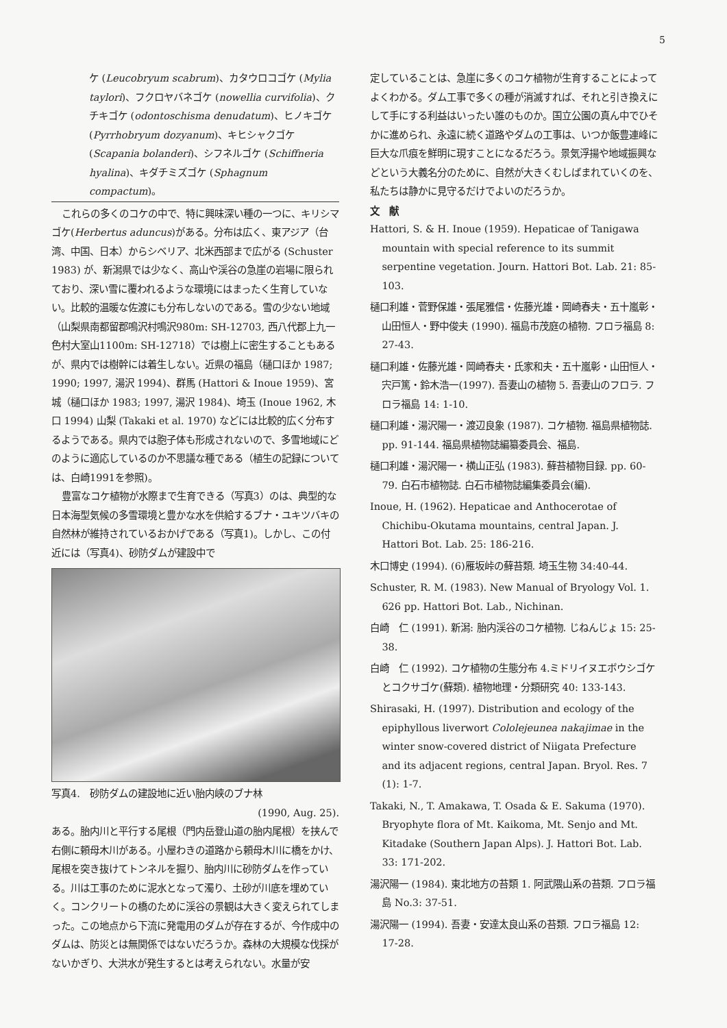5
ケ (Leucobryum scabrum)、カタウロコゴケ (Mylia taylori)、フクロヤバネゴケ (nowellia curvifolia)、クチキゴケ (odontoschisma denudatum)、ヒノキゴケ (Pyrrhobryum dozyanum)、キヒシャクゴケ (Scapania bolanderi)、シフネルゴケ (Schiffneria hyalina)、キダチミズゴケ (Sphagnum compactum)。
これらの多くのコケの中で、特に興味深い種の一つに、キリシマゴケ(Herbertus aduncus)がある。分布は広く、東アジア（台湾、中国、日本）からシベリア、北米西部まで広がる (Schuster 1983) が、新潟県では少なく、高山や渓谷の急崖の岩場に限られており、深い雪に覆われるような環境にはまったく生育していない。比較的温暖な佐渡にも分布しないのである。雪の少ない地域（山梨県南都留郡鳴沢村鳴沢980m: SH-12703, 西八代郡上九一色村大室山1100m: SH-12718）では樹上に密生することもあるが、県内では樹幹には着生しない。近県の福島（樋口ほか 1987; 1990; 1997, 湯沢 1994)、群馬 (Hattori & Inoue 1959)、宮城（樋口ほか 1983; 1997, 湯沢 1984)、埼玉 (Inoue 1962, 木口 1994) 山梨 (Takaki et al. 1970) などには比較的広く分布するようである。県内では胞子体も形成されないので、多雪地域にどのように適応しているのか不思議な種である（植生の記録については、白崎1991を参照)。
豊富なコケ植物が水際まで生育できる（写真3）のは、典型的な日本海型気候の多雪環境と豊かな水を供給するブナ・ユキツバキの自然林が維持されているおかげである（写真1)。しかし、この付近には（写真4)、砂防ダムが建設中で
写真4.　砂防ダムの建設地に近い胎内峡のブナ林
(1990, Aug. 25).
ある。胎内川と平行する尾根（門内岳登山道の胎内尾根）を挟んで右側に頼母木川がある。小屋わきの道路から頼母木川に橋をかけ、尾根を突き抜けてトンネルを掘り、胎内川に砂防ダムを作っている。川は工事のために泥水となって濁り、土砂が川底を埋めていく。コンクリートの橋のために渓谷の景観は大きく変えられてしまった。この地点から下流に発電用のダムが存在するが、今作成中のダムは、防災とは無関係ではないだろうか。森林の大規模な伐採がないかぎり、大洪水が発生するとは考えられない。水量が安
定していることは、急崖に多くのコケ植物が生育することによってよくわかる。ダム工事で多くの種が消滅すれば、それと引き換えにして手にする利益はいったい誰のものか。国立公園の真ん中でひそかに進められ、永遠に続く道路やダムの工事は、いつか飯豊連峰に巨大な爪痕を鮮明に現すことになるだろう。景気浮揚や地域振興などという大義名分のために、自然が大きくむしばまれていくのを、私たちは静かに見守るだけでよいのだろうか。
文　献
Hattori, S. & H. Inoue (1959). Hepaticae of Tanigawa mountain with special reference to its summit serpentine vegetation. Journ. Hattori Bot. Lab. 21: 85-103.
樋口利雄・菅野保雄・張尾雅信・佐藤光雄・岡崎春夫・五十嵐彰・山田恒人・野中俊夫 (1990). 福島市茂庭の植物. フロラ福島 8: 27-43.
樋口利雄・佐藤光雄・岡崎春夫・氏家和夫・五十嵐彰・山田恒人・宍戸篤・鈴木浩一(1997). 吾妻山の植物 5. 吾妻山のフロラ. フロラ福島 14: 1-10.
樋口利雄・湯沢陽一・渡辺良象 (1987). コケ植物. 福島県植物誌. pp. 91-144. 福島県植物誌編纂委員会、福島.
樋口利雄・湯沢陽一・横山正弘 (1983). 蘚苔植物目録. pp. 60-79. 白石市植物誌. 白石市植物誌編集委員会(編).
Inoue, H. (1962). Hepaticae and Anthocerotae of Chichibu-Okutama mountains, central Japan. J. Hattori Bot. Lab. 25: 186-216.
木口博史 (1994). (6)雁坂峠の蘚苔類. 埼玉生物 34:40-44.
Schuster, R. M. (1983). New Manual of Bryology Vol. 1. 626 pp. Hattori Bot. Lab., Nichinan.
白崎　仁 (1991). 新潟: 胎内渓谷のコケ植物. じねんじょ 15: 25-38.
白崎　仁 (1992). コケ植物の生態分布 4.ミドリイヌエボウシゴケとコクサゴケ(蘚類). 植物地理・分類研究 40: 133-143.
Shirasaki, H. (1997). Distribution and ecology of the epiphyllous liverwort Cololejeunea nakajimae in the winter snow-covered district of Niigata Prefecture and its adjacent regions, central Japan. Bryol. Res. 7 (1): 1-7.
Takaki, N., T. Amakawa, T. Osada & E. Sakuma (1970). Bryophyte flora of Mt. Kaikoma, Mt. Senjo and Mt. Kitadake (Southern Japan Alps). J. Hattori Bot. Lab. 33: 171-202.
湯沢陽一 (1984). 東北地方の苔類 1. 阿武隈山系の苔類. フロラ福島 No.3: 37-51.
湯沢陽一 (1994). 吾妻・安達太良山系の苔類. フロラ福島 12: 17-28.